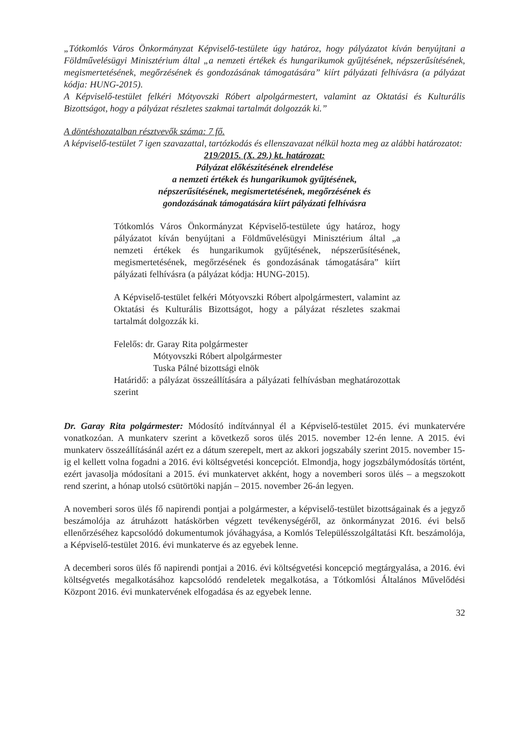„Tótkomlós Város Önkormányzat Képviselő-testülete úgy határoz, hogy pályázatot kíván benyújtani a Földművelésügyi Minisztérium által „a nemzeti értékek és hungarikumok gyűjtésének, népszerűsítésének, megismertetésének, megőrzésének és gondozásának támogatására” kiírt pályázati felhívásra (a pályázat kódja: HUNG-2015).
A Képviselő-testület felkéri Mótyovszki Róbert alpolgármestert, valamint az Oktatási és Kulturális Bizottságot, hogy a pályázat részletes szakmai tartalmát dolgozzák ki.”
A döntéshozatalban résztvevők száma: 7 fő.
A képviselő-testület 7 igen szavazattal, tartózkodás és ellenszavazat nélkül hozta meg az alábbi határozatot:
219/2015. (X. 29.) kt. határozat:
Pályázat előkészítésének elrendelése
a nemzeti értékek és hungarikumok gyűjtésének,
népszerűsítésének, megismertetésének, megőrzésének és
gondozásának támogatására kiírt pályázati felhívásra
Tótkomlós Város Önkormányzat Képviselő-testülete úgy határoz, hogy pályázatot kíván benyújtani a Földművelésügyi Minisztérium által „a nemzeti értékek és hungarikumok gyűjtésének, népszerűsítésének, megismertetésének, megőrzésének és gondozásának támogatására” kiírt pályázati felhívásra (a pályázat kódja: HUNG-2015).
A Képviselő-testület felkéri Mótyovszki Róbert alpolgármestert, valamint az Oktatási és Kulturális Bizottságot, hogy a pályázat részletes szakmai tartalmát dolgozzák ki.
Felelős: dr. Garay Rita polgármester
Mótyovszki Róbert alpolgármester
Tuska Pálné bizottsági elnök
Határidő: a pályázat összeállítására a pályázati felhívásban meghatározottak szerint
Dr. Garay Rita polgármester: Módosító indítvánnyal él a Képviselő-testület 2015. évi munkatervére vonatkozóan. A munkaterv szerint a következő soros ülés 2015. november 12-én lenne. A 2015. évi munkaterv összeállításánál azért ez a dátum szerepelt, mert az akkori jogszabály szerint 2015. november 15-ig el kellett volna fogadni a 2016. évi költségvetési koncepciót. Elmondja, hogy jogszbálymódosítás történt, ezért javasolja módosítani a 2015. évi munkatervet akként, hogy a novemberi soros ülés – a megszokott rend szerint, a hónap utolsó csütörtöki napján – 2015. november 26-án legyen.
A novemberi soros ülés fő napirendi pontjai a polgármester, a képviselő-testület bizottságainak és a jegyző beszámolója az átruházott hatáskörben végzett tevékenységéről, az önkormányzat 2016. évi belső ellenőrzéséhez kapcsolódó dokumentumok jóváhagyása, a Komlós Településszolgáltatási Kft. beszámolója, a Képviselő-testület 2016. évi munkaterve és az egyebek lenne.
A decemberi soros ülés fő napirendi pontjai a 2016. évi költségvetési koncepció megtárgyalása, a 2016. évi költségvetés megalkotásához kapcsolódó rendeletek megalkotása, a Tótkomlósi Általános Művelődési Központ 2016. évi munkatervének elfogadása és az egyebek lenne.
32